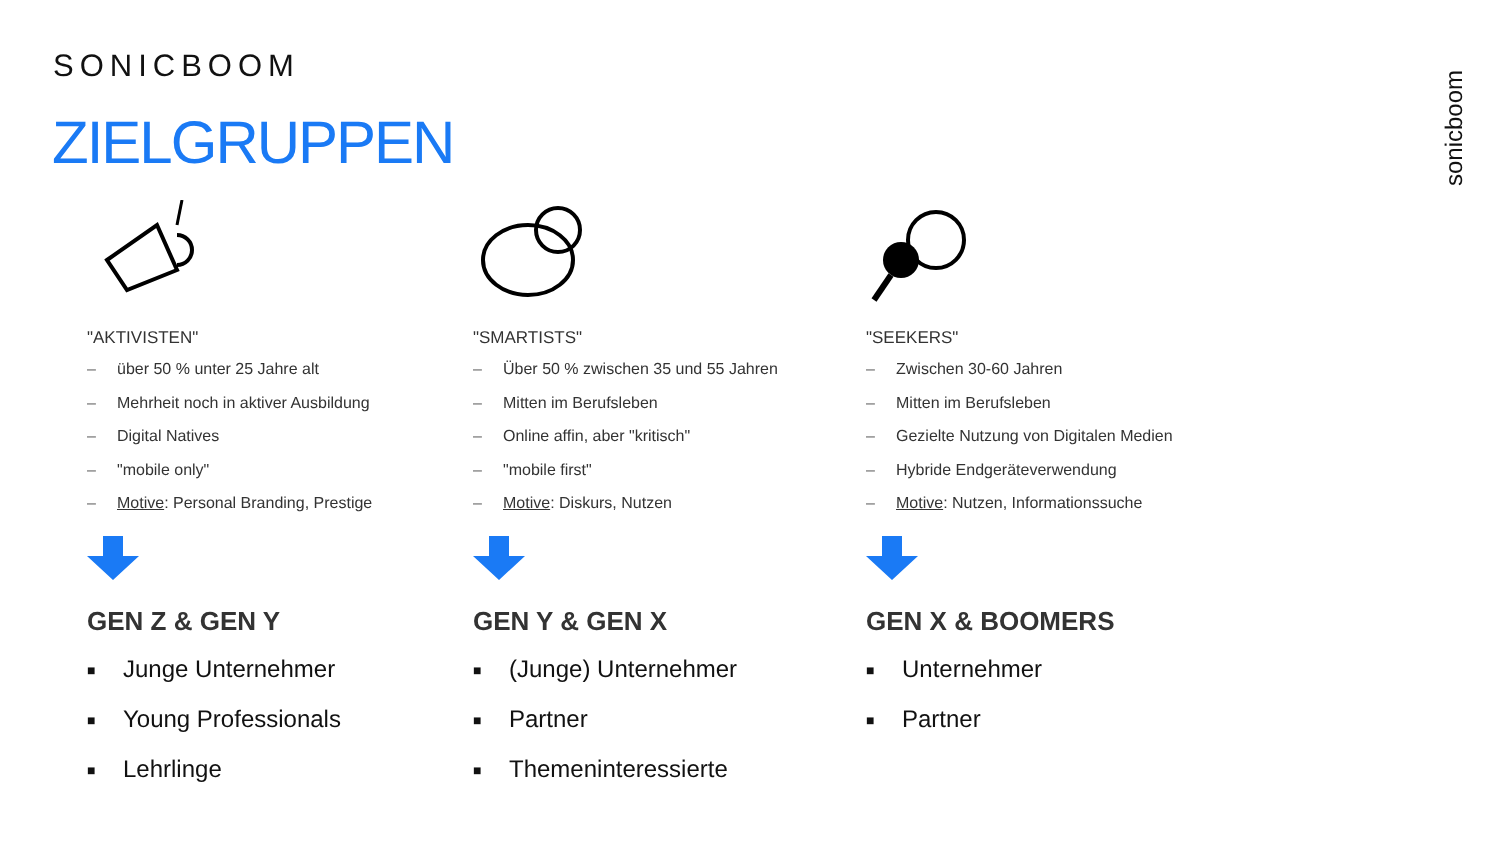SONICBOOM
ZIELGRUPPEN
sonicboom
"AKTIVISTEN"
– über 50 % unter 25 Jahre alt
– Mehrheit noch in aktiver Ausbildung
– Digital Natives
– "mobile only"
– Motive: Personal Branding, Prestige
GEN Z & GEN Y
■ Junge Unternehmer
■ Young Professionals
■ Lehrlinge
"SMARTISTS"
– Über 50 % zwischen 35 und 55 Jahren
– Mitten im Berufsleben
– Online affin, aber "kritisch"
– "mobile first"
– Motive: Diskurs, Nutzen
GEN Y & GEN X
■ (Junge) Unternehmer
■ Partner
■ Themeninteressierte
"SEEKERS"
– Zwischen 30-60 Jahren
– Mitten im Berufsleben
– Gezielte Nutzung von Digitalen Medien
– Hybride Endgeräteverwendung
– Motive: Nutzen, Informationssuche
GEN X & BOOMERS
■ Unternehmer
■ Partner